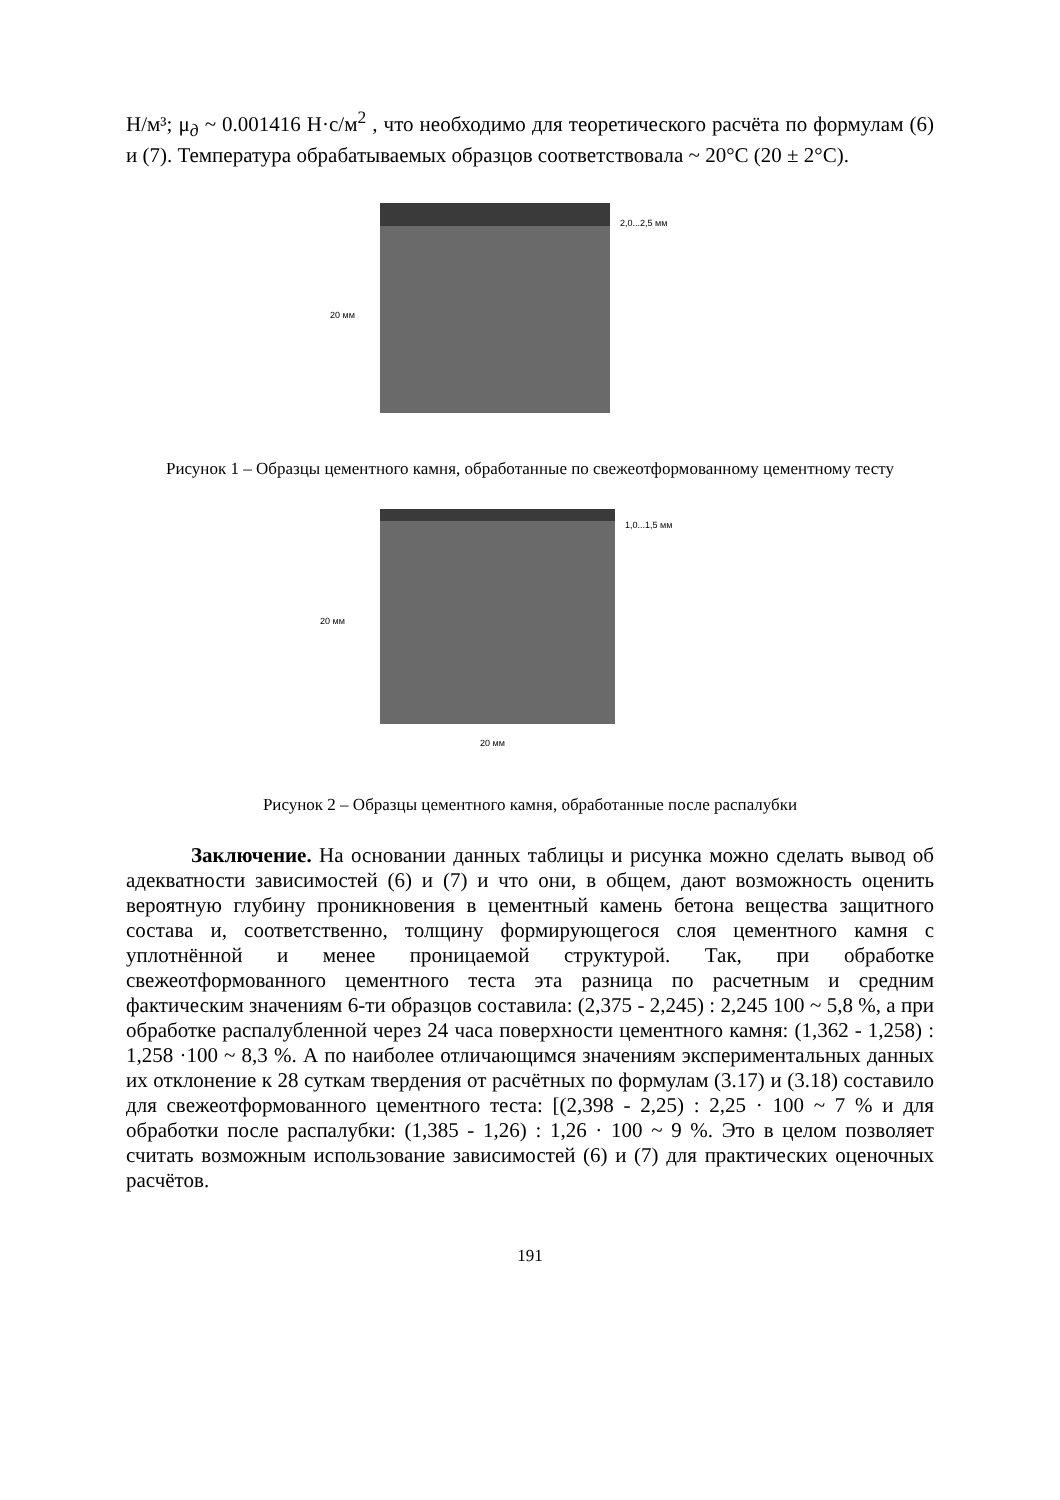Н/м³; μ<sub>д</sub> ~ 0.001416 Н·с/м<sup>2</sup> , что необходимо для теоретического расчёта по формулам (6) и (7). Температура обрабатываемых образцов соответствовала ~ 20°С (20 ± 2°С).
2,0...2,5 мм
20 мм
Рисунок 1 – Образцы цементного камня, обработанные по свежеотформованному цементному тесту
1,0...1,5 мм
20 мм
20 мм
Рисунок 2 – Образцы цементного камня, обработанные после распалубки
Заключение. На основании данных таблицы и рисунка можно сделать вывод об адекватности зависимостей (6) и (7) и что они, в общем, дают возможность оценить вероятную глубину проникновения в цементный камень бетона вещества защитного состава и, соответственно, толщину формирующегося слоя цементного камня с уплотнённой и менее проницаемой структурой. Так, при обработке свежеотформованного цементного теста эта разница по расчетным и средним фактическим значениям 6-ти образцов составила: (2,375 - 2,245) : 2,245 100 ~ 5,8 %, а при обработке распалубленной через 24 часа поверхности цементного камня: (1,362 - 1,258) : 1,258 ·100 ~ 8,3 %. А по наиболее отличающимся значениям экспериментальных данных их отклонение к 28 суткам твердения от расчётных по формулам (3.17) и (3.18) составило для свежеотформованного цементного теста: [(2,398 - 2,25) : 2,25 · 100 ~ 7 % и для обработки после распалубки: (1,385 - 1,26) : 1,26 · 100 ~ 9 %. Это в целом позволяет считать возможным использование зависимостей (6) и (7) для практических оценочных расчётов.
191